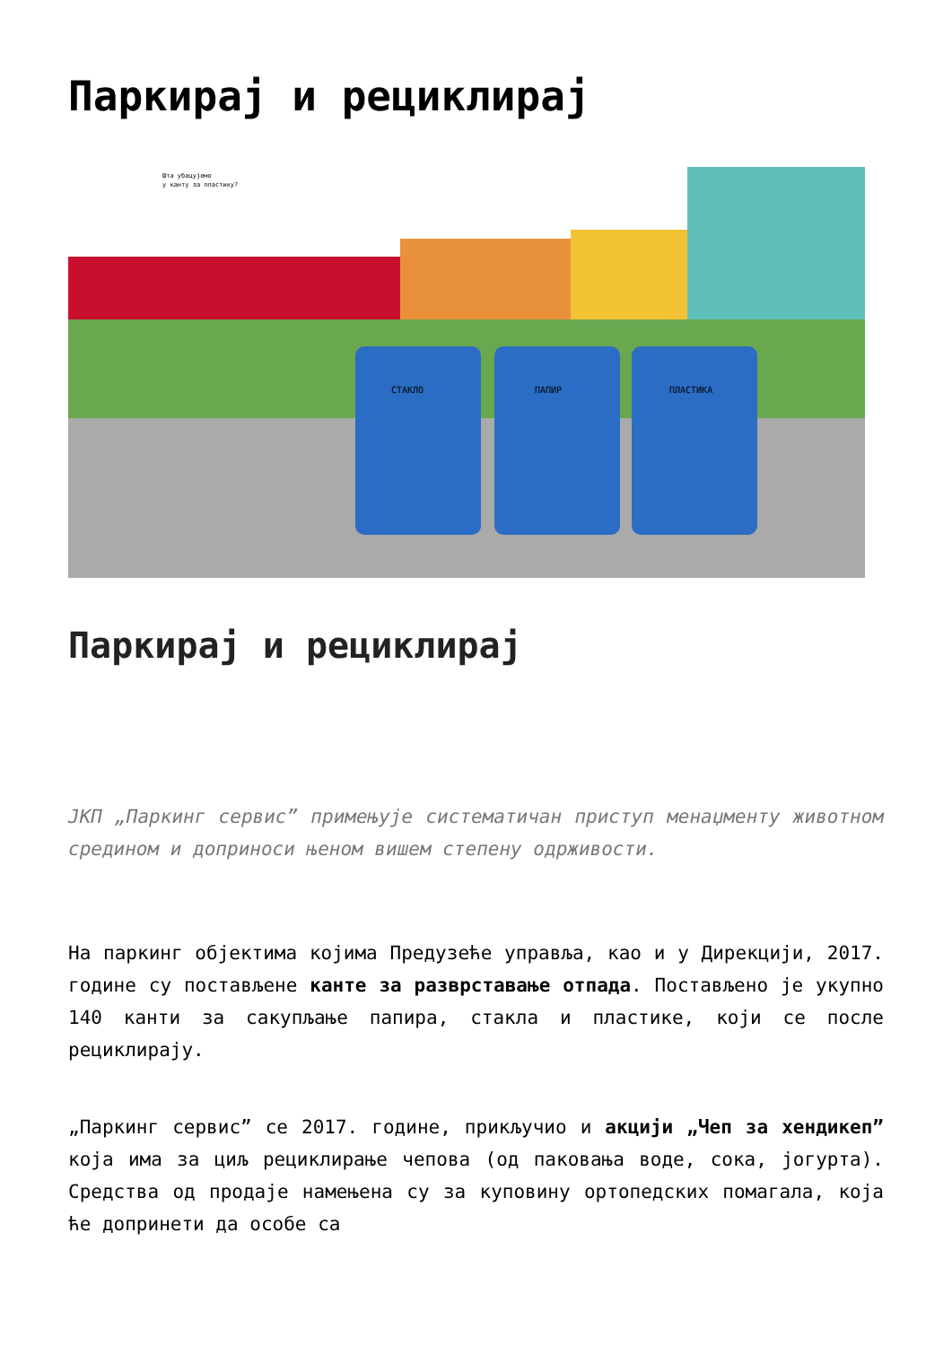Паркирај и рециклирај
СТАКЛО
ПАПИР
ПЛАСТИКА
Шта убацујемо
у канту за пластику?
Паркирај и рециклирај
ЈКП „Паркинг сервис” примењује систематичан приступ менаџменту животном средином и доприноси њеном вишем степену одрживости.
На паркинг објектима којима Предузеће управља, као и у Дирекцији, 2017. године су постављене канте за разврставање отпада. Постављено је укупно 140 канти за сакупљање папира, стакла и пластике, који се после рециклирају.
„Паркинг сервис” се 2017. године, прикључио и акцији „Чеп за хендикеп” која има за циљ рециклирање чепова (од паковања воде, сока, јогурта). Средства од продаје намењена су за куповину ортопедских помагала, која ће допринети да особе са